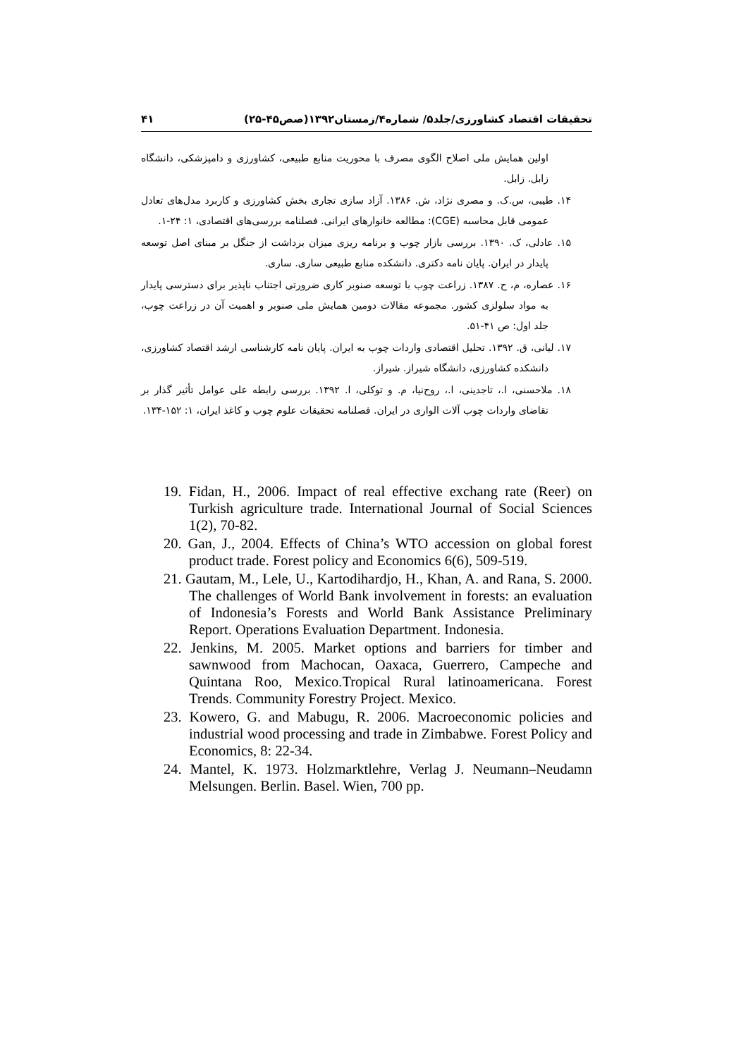۴۱ تحقیقات اقتصاد کشاورزی/جلد۵/ شماره۴/زمستان۱۳۹۲(صص۴۵-۲۵)
اولین همایش ملی اصلاح الگوی مصرف با محوریت منابع طبیعی، کشاورزی و دامپزشکی، دانشگاه زابل. زابل.
۱۴. طیبی، س.ک. و مصری نژاد، ش. ۱۳۸۶. آزاد سازی تجاری بخش کشاورزی و کاربرد مدل‌های تعادل عمومی قابل محاسبه (CGE): مطالعه خانوارهای ایرانی. فصلنامه بررسی‌های اقتصادی، ۱: ۲۴-۱.
۱۵. عادلی، ک. ۱۳۹۰. بررسی بازار چوب و برنامه ریزی میزان برداشت از جنگل بر مبنای اصل توسعه پایدار در ایران. پایان نامه دکتری. دانشکده منابع طبیعی ساری. ساری.
۱۶. عصاره، م، ح. ۱۳۸۷. زراعت چوب با توسعه صنوبر کاری ضرورتی اجتناب ناپذیر برای دسترسی پایدار به مواد سلولزی کشور. مجموعه مقالات دومین همایش ملی صنوبر و اهمیت آن در زراعت چوب، جلد اول: ص ۴۱-۵۱.
۱۷. لیانی، ق. ۱۳۹۲. تحلیل اقتصادی واردات چوب به ایران. پایان نامه کارشناسی ارشد اقتصاد کشاورزی، دانشکده کشاورزی، دانشگاه شیراز. شیراز.
۱۸. ملاحسنی، ا.، تاجدینی، ا.، روح‌نیا، م. و توکلی، ا. ۱۳۹۲. بررسی رابطه علی عوامل تأثیر گذار بر تقاضای واردات چوب آلات الواری در ایران. فصلنامه تحقیقات علوم چوب و کاغذ ایران، ۱: ۱۵۲-۱۳۴.
19. Fidan, H., 2006. Impact of real effective exchang rate (Reer) on Turkish agriculture trade. International Journal of Social Sciences 1(2), 70-82.
20. Gan, J., 2004. Effects of China’s WTO accession on global forest product trade. Forest policy and Economics 6(6), 509-519.
21. Gautam, M., Lele, U., Kartodihardjo, H., Khan, A. and Rana, S. 2000. The challenges of World Bank involvement in forests: an evaluation of Indonesia’s Forests and World Bank Assistance Preliminary Report. Operations Evaluation Department. Indonesia.
22. Jenkins, M. 2005. Market options and barriers for timber and sawnwood from Machocan, Oaxaca, Guerrero, Campeche and Quintana Roo, Mexico.Tropical Rural latinoamericana. Forest Trends. Community Forestry Project. Mexico.
23. Kowero, G. and Mabugu, R. 2006. Macroeconomic policies and industrial wood processing and trade in Zimbabwe. Forest Policy and Economics, 8: 22-34.
24. Mantel, K. 1973. Holzmarktlehre, Verlag J. Neumann–Neudamn Melsungen. Berlin. Basel. Wien, 700 pp.